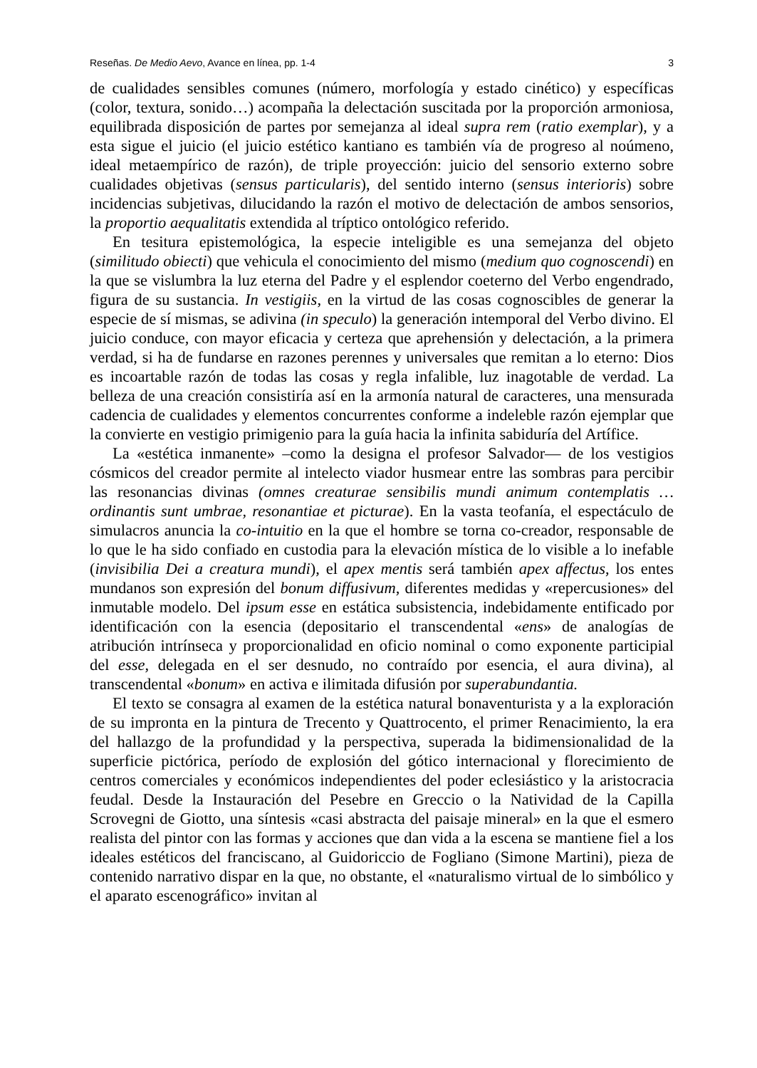Reseñas. De Medio Aevo, Avance en línea, pp. 1-4 3
de cualidades sensibles comunes (número, morfología y estado cinético) y específicas (color, textura, sonido…) acompaña la delectación suscitada por la proporción armoniosa, equilibrada disposición de partes por semejanza al ideal supra rem (ratio exemplar), y a esta sigue el juicio (el juicio estético kantiano es también vía de progreso al noúmeno, ideal metaempírico de razón), de triple proyección: juicio del sensorio externo sobre cualidades objetivas (sensus particularis), del sentido interno (sensus interioris) sobre incidencias subjetivas, dilucidando la razón el motivo de delectación de ambos sensorios, la proportio aequalitatis extendida al tríptico ontológico referido.
En tesitura epistemológica, la especie inteligible es una semejanza del objeto (similitudo obiecti) que vehicula el conocimiento del mismo (medium quo cognoscendi) en la que se vislumbra la luz eterna del Padre y el esplendor coeterno del Verbo engendrado, figura de su sustancia. In vestigiis, en la virtud de las cosas cognoscibles de generar la especie de sí mismas, se adivina (in speculo) la generación intemporal del Verbo divino. El juicio conduce, con mayor eficacia y certeza que aprehensión y delectación, a la primera verdad, si ha de fundarse en razones perennes y universales que remitan a lo eterno: Dios es incoartable razón de todas las cosas y regla infalible, luz inagotable de verdad. La belleza de una creación consistiría así en la armonía natural de caracteres, una mensurada cadencia de cualidades y elementos concurrentes conforme a indeleble razón ejemplar que la convierte en vestigio primigenio para la guía hacia la infinita sabiduría del Artífice.
La «estética inmanente» –como la designa el profesor Salvador— de los vestigios cósmicos del creador permite al intelecto viador husmear entre las sombras para percibir las resonancias divinas (omnes creaturae sensibilis mundi animum contemplatis … ordinantis sunt umbrae, resonantiae et picturae). En la vasta teofanía, el espectáculo de simulacros anuncia la co-intuitio en la que el hombre se torna co-creador, responsable de lo que le ha sido confiado en custodia para la elevación mística de lo visible a lo inefable (invisibilia Dei a creatura mundi), el apex mentis será también apex affectus, los entes mundanos son expresión del bonum diffusivum, diferentes medidas y «repercusiones» del inmutable modelo. Del ipsum esse en estática subsistencia, indebidamente entificado por identificación con la esencia (depositario el transcendental «ens» de analogías de atribución intrínseca y proporcionalidad en oficio nominal o como exponente participial del esse, delegada en el ser desnudo, no contraído por esencia, el aura divina), al transcendental «bonum» en activa e ilimitada difusión por superabundantia.
El texto se consagra al examen de la estética natural bonaventurista y a la exploración de su impronta en la pintura de Trecento y Quattrocento, el primer Renacimiento, la era del hallazgo de la profundidad y la perspectiva, superada la bidimensionalidad de la superficie pictórica, período de explosión del gótico internacional y florecimiento de centros comerciales y económicos independientes del poder eclesiástico y la aristocracia feudal. Desde la Instauración del Pesebre en Greccio o la Natividad de la Capilla Scrovegni de Giotto, una síntesis «casi abstracta del paisaje mineral» en la que el esmero realista del pintor con las formas y acciones que dan vida a la escena se mantiene fiel a los ideales estéticos del franciscano, al Guidoriccio de Fogliano (Simone Martini), pieza de contenido narrativo dispar en la que, no obstante, el «naturalismo virtual de lo simbólico y el aparato escenográfico» invitan al